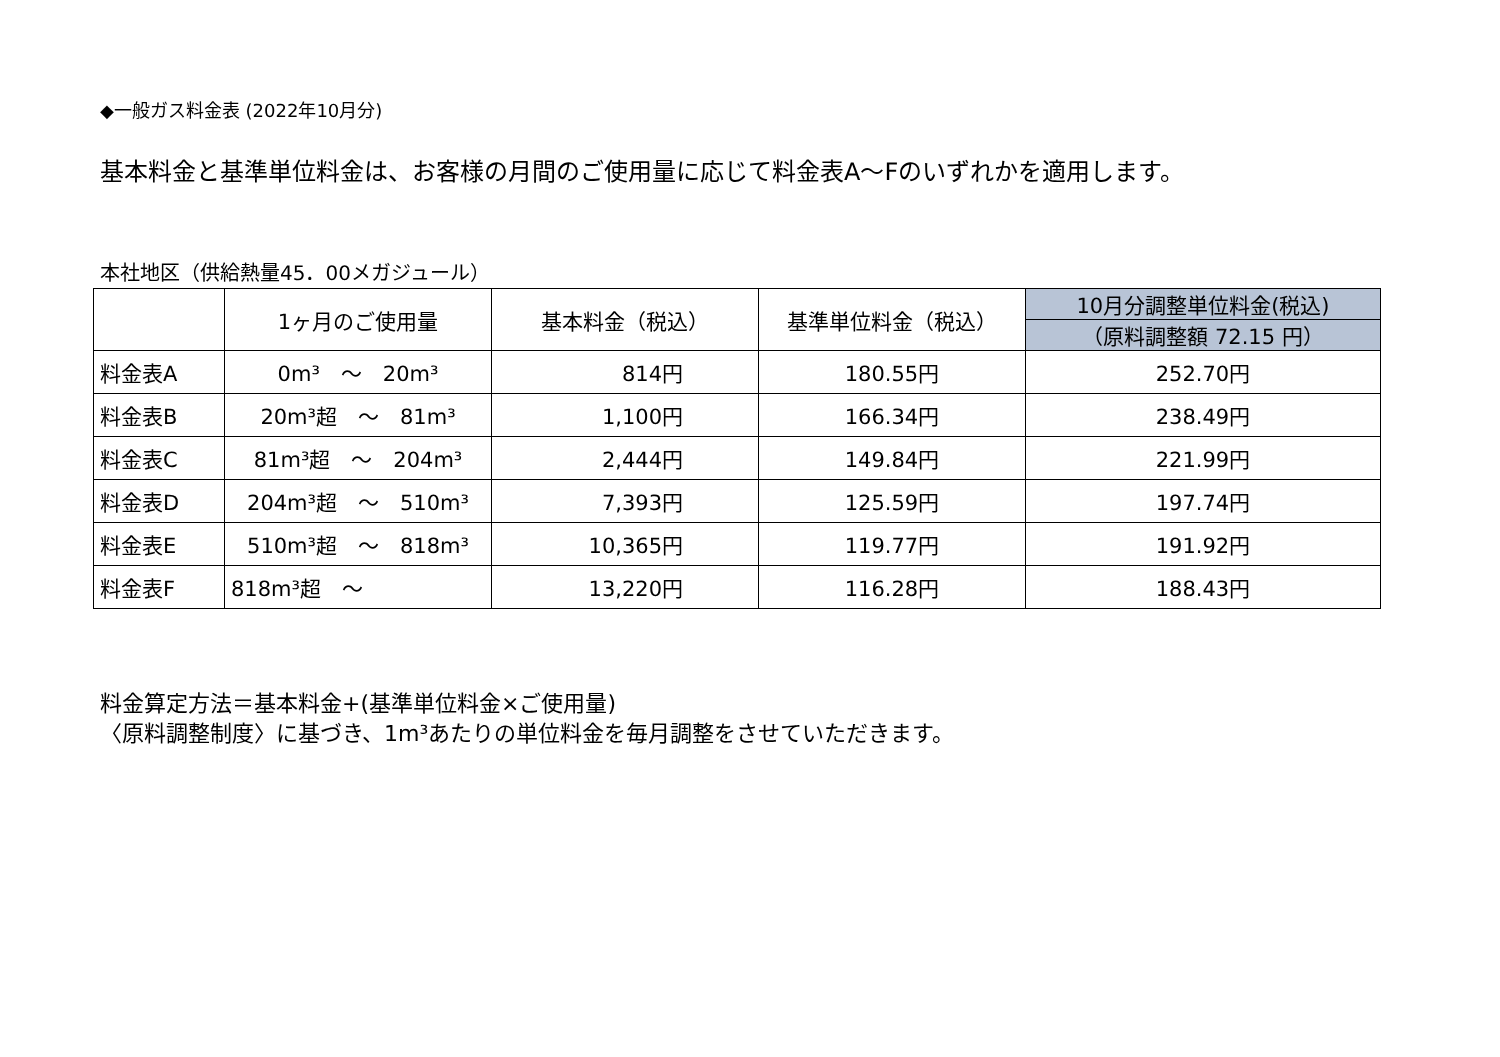◆一般ガス料金表 (2022年10月分)
基本料金と基準単位料金は、お客様の月間のご使用量に応じて料金表A～Fのいずれかを適用します。
本社地区（供給熱量45．00メガジュール）
| | 1ヶ月のご使用量 | 基本料金（税込） | 基準単位料金（税込） | 10月分調整単位料金(税込) |
| --- | --- | --- | --- | --- |
| | | | | （原料調整額 72.15 円） |
| 料金表A | 0m³ ～ 20m³ | 814円 | 180.55円 | 252.70円 |
| 料金表B | 20m³超 ～ 81m³ | 1,100円 | 166.34円 | 238.49円 |
| 料金表C | 81m³超 ～ 204m³ | 2,444円 | 149.84円 | 221.99円 |
| 料金表D | 204m³超 ～ 510m³ | 7,393円 | 125.59円 | 197.74円 |
| 料金表E | 510m³超 ～ 818m³ | 10,365円 | 119.77円 | 191.92円 |
| 料金表F | 818m³超 ～ | 13,220円 | 116.28円 | 188.43円 |
料金算定方法＝基本料金+(基準単位料金×ご使用量)
〈原料調整制度〉に基づき、1m³あたりの単位料金を毎月調整をさせていただきます。